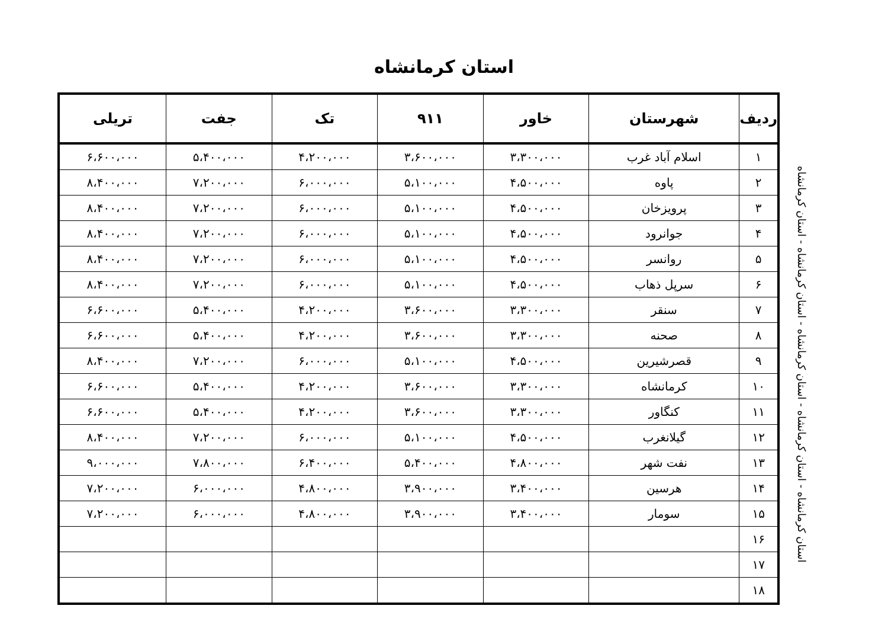استان کرمانشاه
| ردیف | شهرستان | خاور | ۹۱۱ | تک | جفت | تریلی |
| --- | --- | --- | --- | --- | --- | --- |
| ۱ | اسلام آباد غرب | ۳،۳۰۰،۰۰۰ | ۳،۶۰۰،۰۰۰ | ۴،۲۰۰،۰۰۰ | ۵،۴۰۰،۰۰۰ | ۶،۶۰۰،۰۰۰ |
| ۲ | پاوه | ۴،۵۰۰،۰۰۰ | ۵،۱۰۰،۰۰۰ | ۶،۰۰۰،۰۰۰ | ۷،۲۰۰،۰۰۰ | ۸،۴۰۰،۰۰۰ |
| ۳ | پرویزخان | ۴،۵۰۰،۰۰۰ | ۵،۱۰۰،۰۰۰ | ۶،۰۰۰،۰۰۰ | ۷،۲۰۰،۰۰۰ | ۸،۴۰۰،۰۰۰ |
| ۴ | جوانرود | ۴،۵۰۰،۰۰۰ | ۵،۱۰۰،۰۰۰ | ۶،۰۰۰،۰۰۰ | ۷،۲۰۰،۰۰۰ | ۸،۴۰۰،۰۰۰ |
| ۵ | روانسر | ۴،۵۰۰،۰۰۰ | ۵،۱۰۰،۰۰۰ | ۶،۰۰۰،۰۰۰ | ۷،۲۰۰،۰۰۰ | ۸،۴۰۰،۰۰۰ |
| ۶ | سرپل ذهاب | ۴،۵۰۰،۰۰۰ | ۵،۱۰۰،۰۰۰ | ۶،۰۰۰،۰۰۰ | ۷،۲۰۰،۰۰۰ | ۸،۴۰۰،۰۰۰ |
| ۷ | سنقر | ۳،۳۰۰،۰۰۰ | ۳،۶۰۰،۰۰۰ | ۴،۲۰۰،۰۰۰ | ۵،۴۰۰،۰۰۰ | ۶،۶۰۰،۰۰۰ |
| ۸ | صحنه | ۳،۳۰۰،۰۰۰ | ۳،۶۰۰،۰۰۰ | ۴،۲۰۰،۰۰۰ | ۵،۴۰۰،۰۰۰ | ۶،۶۰۰،۰۰۰ |
| ۹ | قصرشیرین | ۴،۵۰۰،۰۰۰ | ۵،۱۰۰،۰۰۰ | ۶،۰۰۰،۰۰۰ | ۷،۲۰۰،۰۰۰ | ۸،۴۰۰،۰۰۰ |
| ۱۰ | کرمانشاه | ۳،۳۰۰،۰۰۰ | ۳،۶۰۰،۰۰۰ | ۴،۲۰۰،۰۰۰ | ۵،۴۰۰،۰۰۰ | ۶،۶۰۰،۰۰۰ |
| ۱۱ | کنگاور | ۳،۳۰۰،۰۰۰ | ۳،۶۰۰،۰۰۰ | ۴،۲۰۰،۰۰۰ | ۵،۴۰۰،۰۰۰ | ۶،۶۰۰،۰۰۰ |
| ۱۲ | گیلانغرب | ۴،۵۰۰،۰۰۰ | ۵،۱۰۰،۰۰۰ | ۶،۰۰۰،۰۰۰ | ۷،۲۰۰،۰۰۰ | ۸،۴۰۰،۰۰۰ |
| ۱۳ | نفت شهر | ۴،۸۰۰،۰۰۰ | ۵،۴۰۰،۰۰۰ | ۶،۴۰۰،۰۰۰ | ۷،۸۰۰،۰۰۰ | ۹،۰۰۰،۰۰۰ |
| ۱۴ | هرسین | ۳،۴۰۰،۰۰۰ | ۳،۹۰۰،۰۰۰ | ۴،۸۰۰،۰۰۰ | ۶،۰۰۰،۰۰۰ | ۷،۲۰۰،۰۰۰ |
| ۱۵ | سومار | ۳،۴۰۰،۰۰۰ | ۳،۹۰۰،۰۰۰ | ۴،۸۰۰،۰۰۰ | ۶،۰۰۰،۰۰۰ | ۷،۲۰۰،۰۰۰ |
| ۱۶ | | | | | | |
| ۱۷ | | | | | | |
| ۱۸ | | | | | | |
استان کرمانشاه - استان کرمانشاه - استان کرمانشاه - استان کرمانشاه - استان کرمانشاه